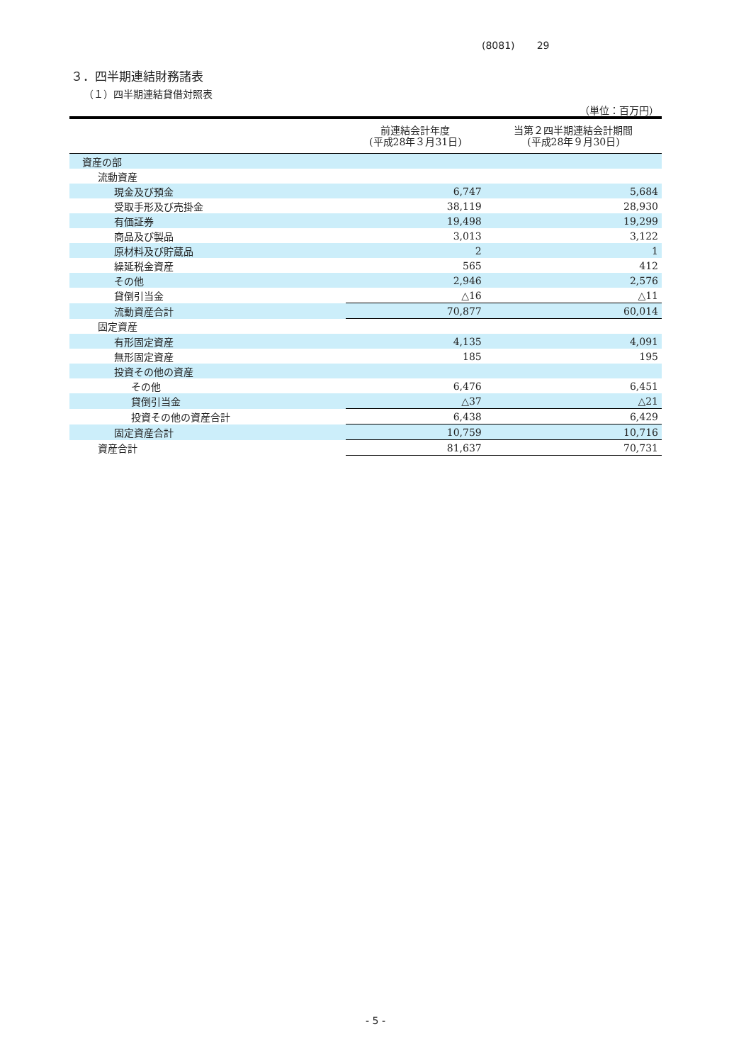(8081) 29
３．四半期連結財務諸表
（１）四半期連結貸借対照表
（単位：百万円）
| | 前連結会計年度 (平成28年３月31日) | 当第２四半期連結会計期間 (平成28年９月30日) |
| --- | --- | --- |
| 資産の部 | | |
| 流動資産 | | |
| 現金及び預金 | 6,747 | 5,684 |
| 受取手形及び売掛金 | 38,119 | 28,930 |
| 有価証券 | 19,498 | 19,299 |
| 商品及び製品 | 3,013 | 3,122 |
| 原材料及び貯蔵品 | 2 | 1 |
| 繰延税金資産 | 565 | 412 |
| その他 | 2,946 | 2,576 |
| 貸倒引当金 | △16 | △11 |
| 流動資産合計 | 70,877 | 60,014 |
| 固定資産 | | |
| 有形固定資産 | 4,135 | 4,091 |
| 無形固定資産 | 185 | 195 |
| 投資その他の資産 | | |
| その他 | 6,476 | 6,451 |
| 貸倒引当金 | △37 | △21 |
| 投資その他の資産合計 | 6,438 | 6,429 |
| 固定資産合計 | 10,759 | 10,716 |
| 資産合計 | 81,637 | 70,731 |
- 5 -